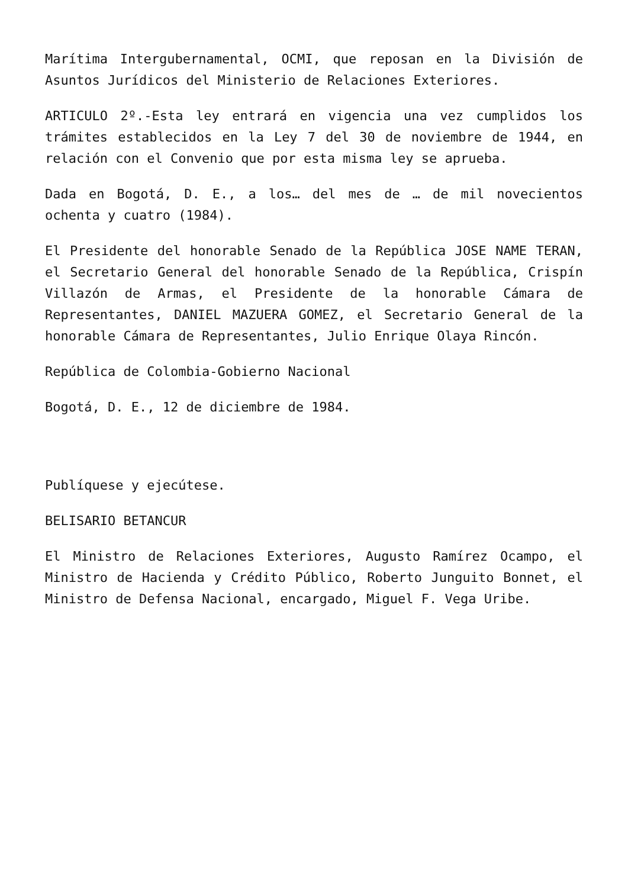Marítima Intergubernamental, OCMI, que reposan en la División de Asuntos Jurídicos del Ministerio de Relaciones Exteriores.
ARTICULO 2º.-Esta ley entrará en vigencia una vez cumplidos los trámites establecidos en la Ley 7 del 30 de noviembre de 1944, en relación con el Convenio que por esta misma ley se aprueba.
Dada en Bogotá, D. E., a los… del mes de … de mil novecientos ochenta y cuatro (1984).
El Presidente del honorable Senado de la República JOSE NAME TERAN, el Secretario General del honorable Senado de la República, Crispín Villazón de Armas, el Presidente de la honorable Cámara de Representantes, DANIEL MAZUERA GOMEZ, el Secretario General de la honorable Cámara de Representantes, Julio Enrique Olaya Rincón.
República de Colombia-Gobierno Nacional
Bogotá, D. E., 12 de diciembre de 1984.
Publíquese y ejecútese.
BELISARIO BETANCUR
El Ministro de Relaciones Exteriores, Augusto Ramírez Ocampo, el Ministro de Hacienda y Crédito Público, Roberto Junguito Bonnet, el Ministro de Defensa Nacional, encargado, Miguel F. Vega Uribe.